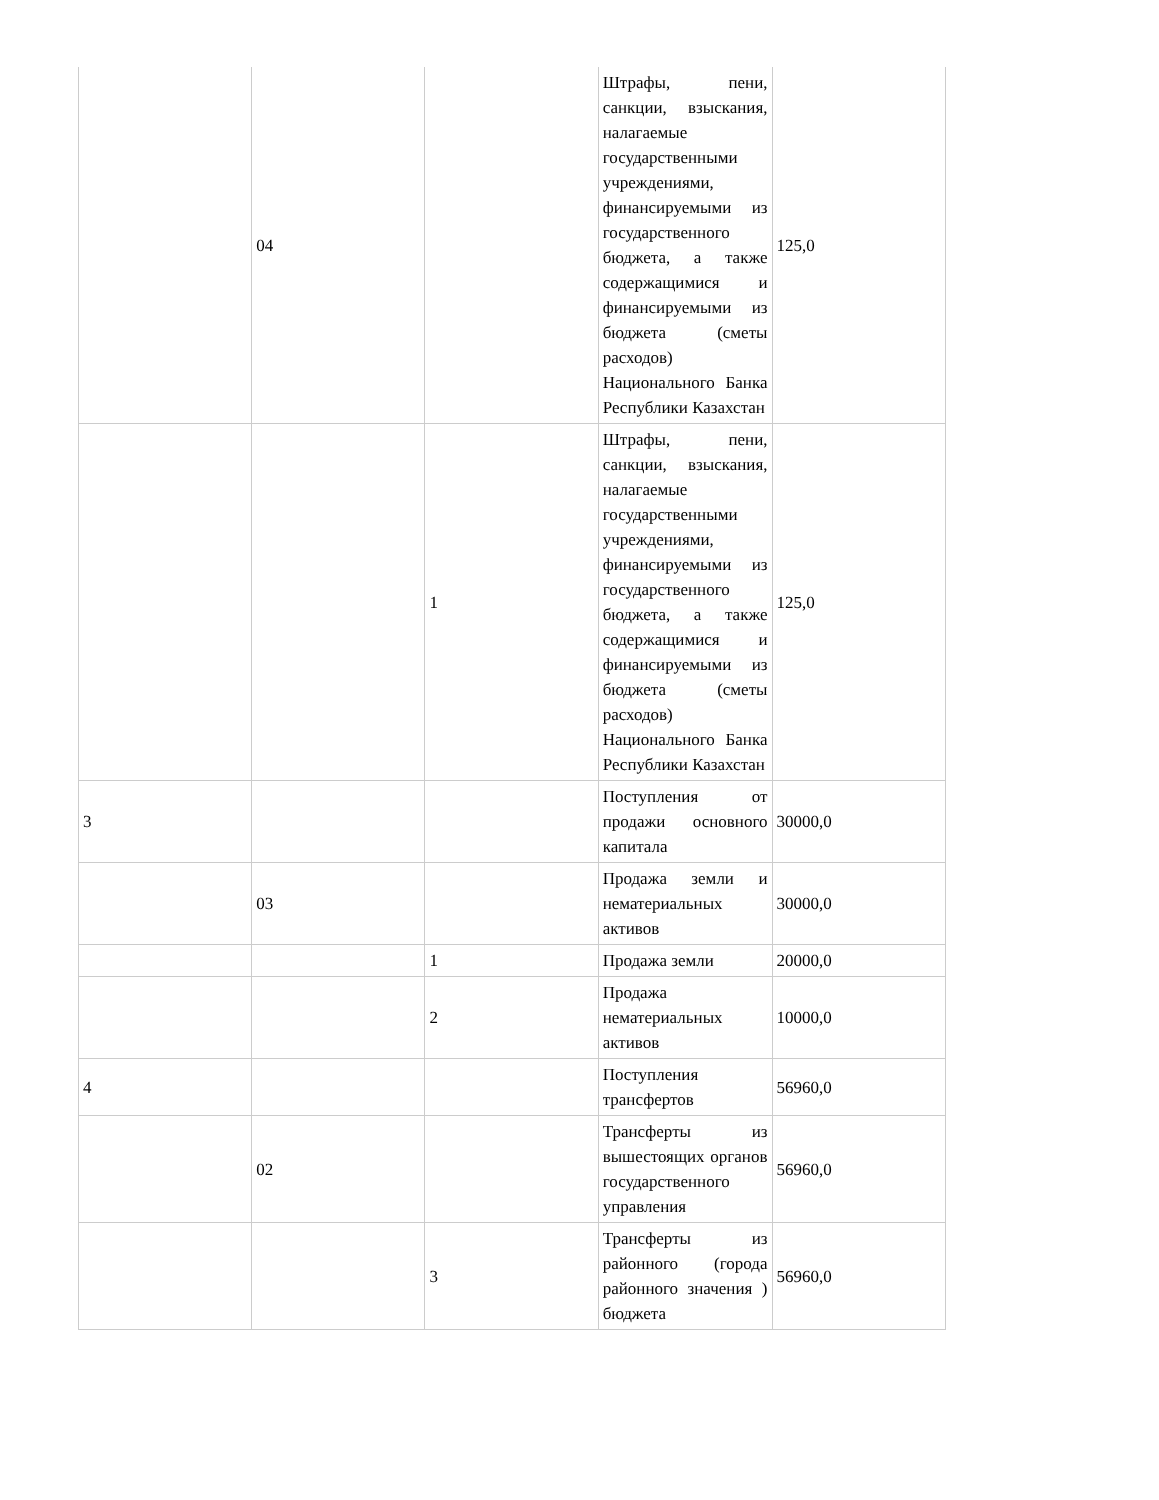| | 04 | | Штрафы, пени, санкции, взыскания, налагаемые государственными учреждениями, финансируемыми из государственного бюджета, а также содержащимися и финансируемыми из бюджета (сметы расходов) Национального Банка Республики Казахстан | 125,0 |
| | | 1 | Штрафы, пени, санкции, взыскания, налагаемые государственными учреждениями, финансируемыми из государственного бюджета, а также содержащимися и финансируемыми из бюджета (сметы расходов) Национального Банка Республики Казахстан | 125,0 |
| 3 | | | Поступления от продажи основного капитала | 30000,0 |
| | 03 | | Продажа земли и нематериальных активов | 30000,0 |
| | | 1 | Продажа земли | 20000,0 |
| | | 2 | Продажа нематериальных активов | 10000,0 |
| 4 | | | Поступления трансфертов | 56960,0 |
| | 02 | | Трансферты из вышестоящих органов государственного управления | 56960,0 |
| | | 3 | Трансферты из районного (города районного значения ) бюджета | 56960,0 |